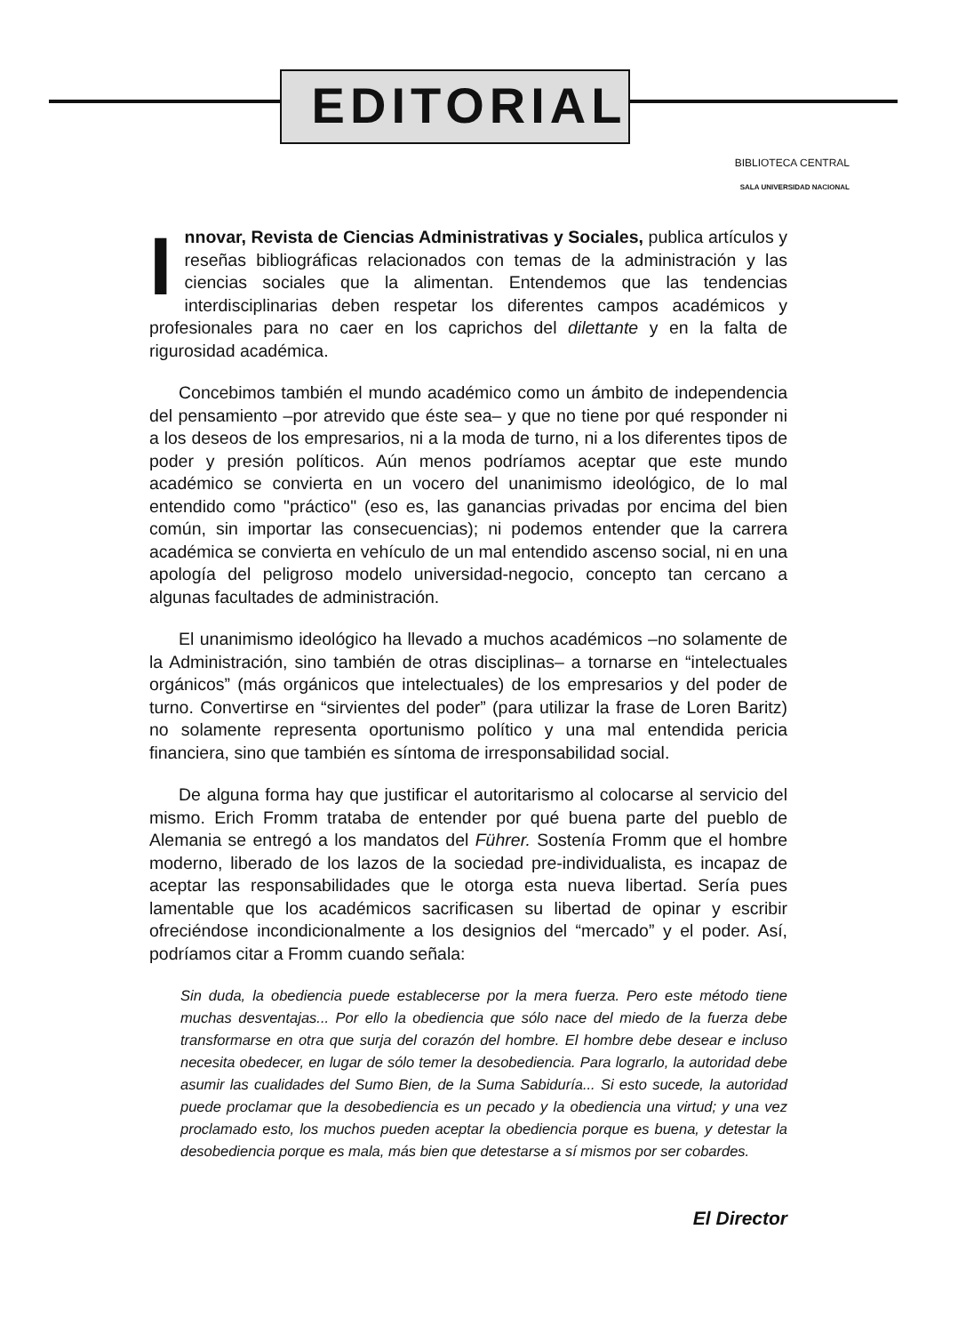EDITORIAL
BIBLIOTECA CENTRAL
SALA UNIVERSIDAD NACIONAL
Innovar, Revista de Ciencias Administrativas y Sociales, publica artículos y reseñas bibliográficas relacionados con temas de la administración y las ciencias sociales que la alimentan. Entendemos que las tendencias interdisciplinarias deben respetar los diferentes campos académicos y profesionales para no caer en los caprichos del dilettante y en la falta de rigurosidad académica.
Concebimos también el mundo académico como un ámbito de independencia del pensamiento –por atrevido que éste sea– y que no tiene por qué responder ni a los deseos de los empresarios, ni a la moda de turno, ni a los diferentes tipos de poder y presión políticos. Aún menos podríamos aceptar que este mundo académico se convierta en un vocero del unanimismo ideológico, de lo mal entendido como "práctico" (eso es, las ganancias privadas por encima del bien común, sin importar las consecuencias); ni podemos entender que la carrera académica se convierta en vehículo de un mal entendido ascenso social, ni en una apología del peligroso modelo universidad-negocio, concepto tan cercano a algunas facultades de administración.
El unanimismo ideológico ha llevado a muchos académicos –no solamente de la Administración, sino también de otras disciplinas– a tornarse en “intelectuales orgánicos” (más orgánicos que intelectuales) de los empresarios y del poder de turno. Convertirse en “sirvientes del poder” (para utilizar la frase de Loren Baritz) no solamente representa oportunismo político y una mal entendida pericia financiera, sino que también es síntoma de irresponsabilidad social.
De alguna forma hay que justificar el autoritarismo al colocarse al servicio del mismo. Erich Fromm trataba de entender por qué buena parte del pueblo de Alemania se entregó a los mandatos del Führer. Sostenía Fromm que el hombre moderno, liberado de los lazos de la sociedad pre-individualista, es incapaz de aceptar las responsabilidades que le otorga esta nueva libertad. Sería pues lamentable que los académicos sacrificasen su libertad de opinar y escribir ofreciéndose incondicionalmente a los designios del “mercado” y el poder. Así, podríamos citar a Fromm cuando señala:
Sin duda, la obediencia puede establecerse por la mera fuerza. Pero este método tiene muchas desventajas... Por ello la obediencia que sólo nace del miedo de la fuerza debe transformarse en otra que surja del corazón del hombre. El hombre debe desear e incluso necesita obedecer, en lugar de sólo temer la desobediencia. Para lograrlo, la autoridad debe asumir las cualidades del Sumo Bien, de la Suma Sabiduría... Si esto sucede, la autoridad puede proclamar que la desobediencia es un pecado y la obediencia una virtud; y una vez proclamado esto, los muchos pueden aceptar la obediencia porque es buena, y detestar la desobediencia porque es mala, más bien que detestarse a sí mismos por ser cobardes.
El Director